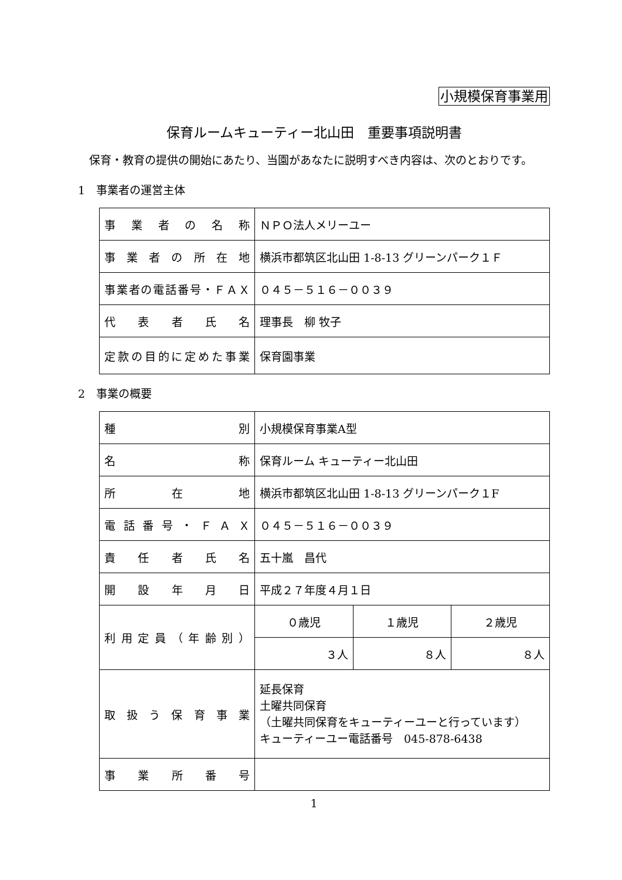小規模保育事業用
保育ルームキューティー北山田　重要事項説明書
保育・教育の提供の開始にあたり、当園があなたに説明すべき内容は、次のとおりです。
1　事業者の運営主体
| 事業者の名称 | ＮＰＯ法人メリーユー |
| 事業者の所在地 | 横浜市都筑区北山田 1-8-13 グリーンパーク１Ｆ |
| 事業者の電話番号・ＦＡＸ | ０４５－５１６－００３９ |
| 代表者氏名 | 理事長 柳 牧子 |
| 定款の目的に定めた事業 | 保育園事業 |
2　事業の概要
| 種別 | 小規模保育事業A型 | | |
| 名称 | 保育ルーム キューティー北山田 | | |
| 所在地 | 横浜市都筑区北山田 1-8-13 グリーンパーク１F | | |
| 電話番号・ＦＡＸ | ０４５－５１６－００３９ | | |
| 責任者氏名 | 五十嵐 昌代 | | |
| 開設年月日 | 平成２７年度４月１日 | | |
| 利用定員（年齢別） | ０歳児 | １歳児 | ２歳児 |
| | ３人 | ８人 | ８人 |
| 取扱う保育事業 | 延長保育 土曜共同保育 （土曜共同保育をキューティーユーと行っています） キューティーユー電話番号 045-878-6438 | | |
| 事業所番号 | | | |
1